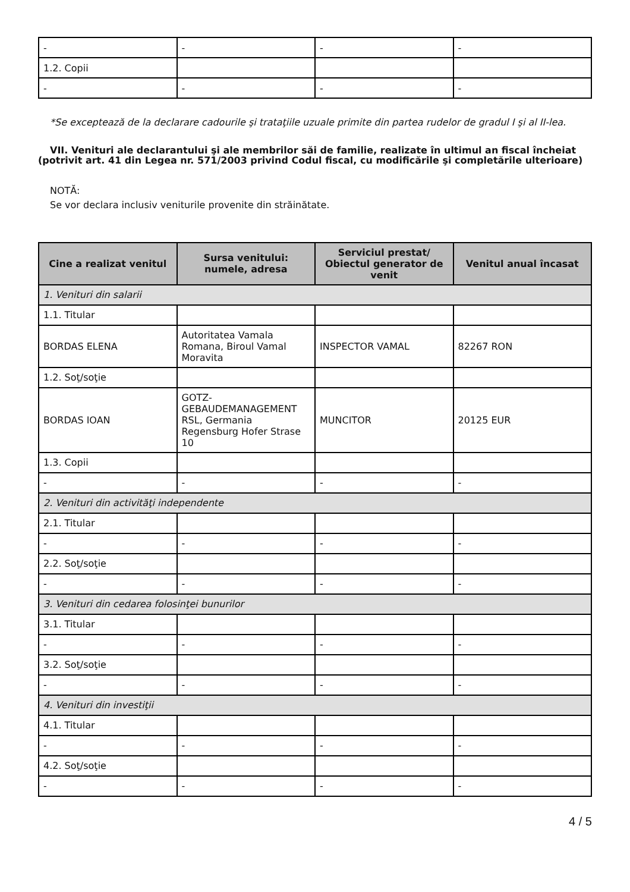| - | - | - | - |
| 1.2. Copii | | | |
| - | - | - | - |
*Se exceptează de la declarare cadourile şi trataţiile uzuale primite din partea rudelor de gradul I şi al II-lea.
VII. Venituri ale declarantului şi ale membrilor săi de familie, realizate în ultimul an fiscal încheiat (potrivit art. 41 din Legea nr. 571/2003 privind Codul fiscal, cu modificările şi completările ulterioare)
NOTĂ:
Se vor declara inclusiv veniturile provenite din străinătate.
| Cine a realizat venitul | Sursa venitului: numele, adresa | Serviciul prestat/ Obiectul generator de venit | Venitul anual încasat |
| --- | --- | --- | --- |
| 1. Venituri din salarii | | | |
| 1.1. Titular | | | |
| BORDAS ELENA | Autoritatea Vamala Romana, Biroul Vamal Moravita | INSPECTOR VAMAL | 82267 RON |
| 1.2. Soţ/soţie | | | |
| BORDAS IOAN | GOTZ-GEBAUDEMANAGEMENT RSL, Germania Regensburg Hofer Strase 10 | MUNCITOR | 20125 EUR |
| 1.3. Copii | | | |
| - | - | - | - |
| 2. Venituri din activităţi independente | | | |
| 2.1. Titular | | | |
| - | - | - | - |
| 2.2. Soţ/soţie | | | |
| - | - | - | - |
| 3. Venituri din cedarea folosinţei bunurilor | | | |
| 3.1. Titular | | | |
| - | - | - | - |
| 3.2. Soţ/soţie | | | |
| - | - | - | - |
| 4. Venituri din investiţii | | | |
| 4.1. Titular | | | |
| - | - | - | - |
| 4.2. Soţ/soţie | | | |
| - | - | - | - |
4 / 5